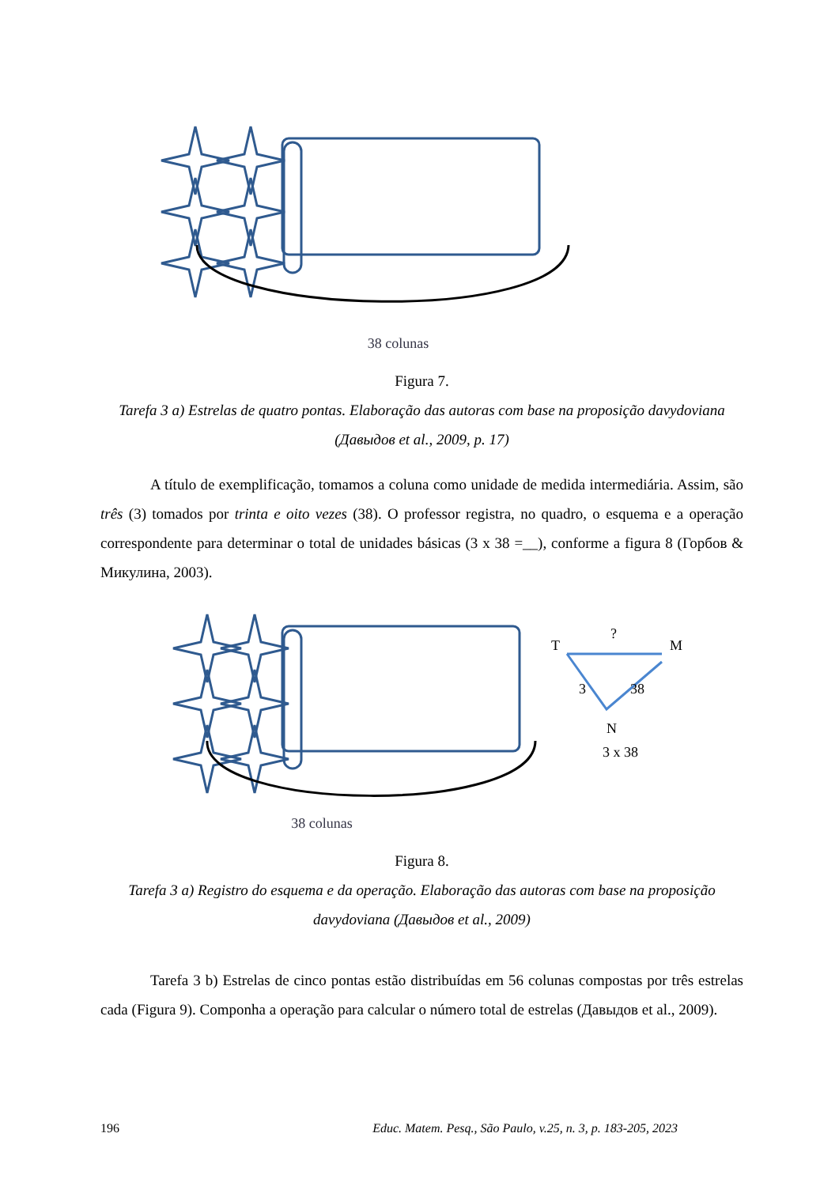38 colunas
Figura 7.
Tarefa 3 a) Estrelas de quatro pontas. Elaboração das autoras com base na proposição davydoviana (Давыдов et al., 2009, p. 17)
A título de exemplificação, tomamos a coluna como unidade de medida intermediária. Assim, são três (3) tomados por trinta e oito vezes (38). O professor registra, no quadro, o esquema e a operação correspondente para determinar o total de unidades básicas (3 x 38 =__), conforme a figura 8 (Горбов & Микулина, 2003).
38 colunas
T
?
M
3
38
N
3 x 38
Figura 8.
Tarefa 3 a) Registro do esquema e da operação. Elaboração das autoras com base na proposição davydoviana (Давыдов et al., 2009)
Tarefa 3 b) Estrelas de cinco pontas estão distribuídas em 56 colunas compostas por três estrelas cada (Figura 9). Componha a operação para calcular o número total de estrelas (Давыдов et al., 2009).
196 Educ. Matem. Pesq., São Paulo, v.25, n. 3, p. 183-205, 2023